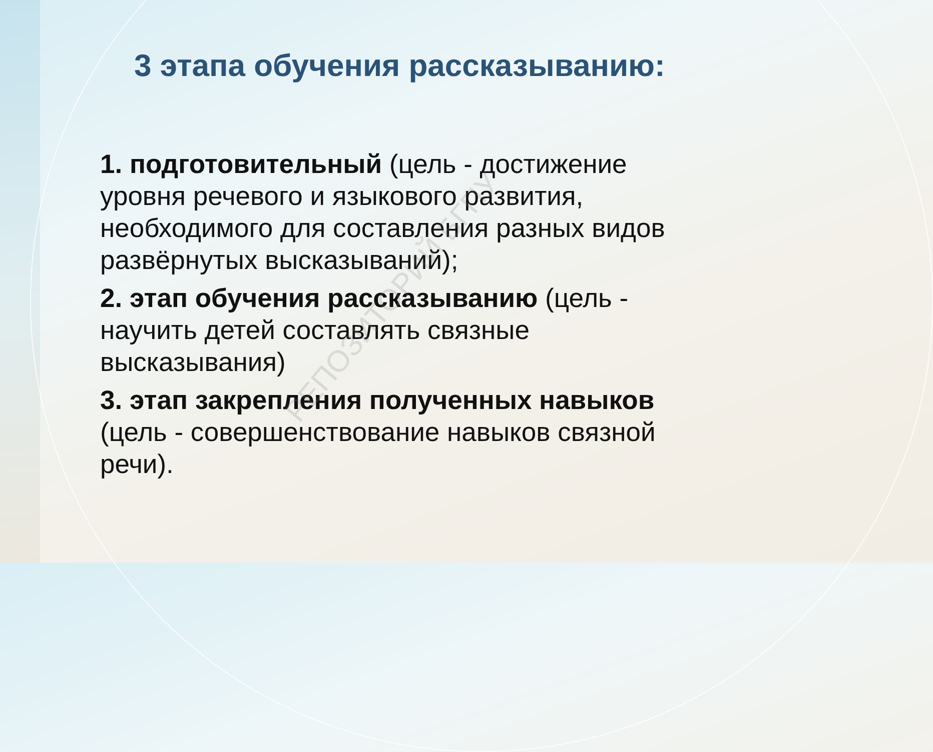3 этапа обучения рассказыванию:
1. подготовительный (цель - достижение уровня речевого и языкового развития, необходимого для составления разных видов развёрнутых высказываний);
2. этап обучения рассказыванию (цель - научить детей составлять связные высказывания)
3. этап закрепления полученных навыков (цель - совершенствование навыков связной речи).
РЕПОЗИТОРИЙ БГПУ